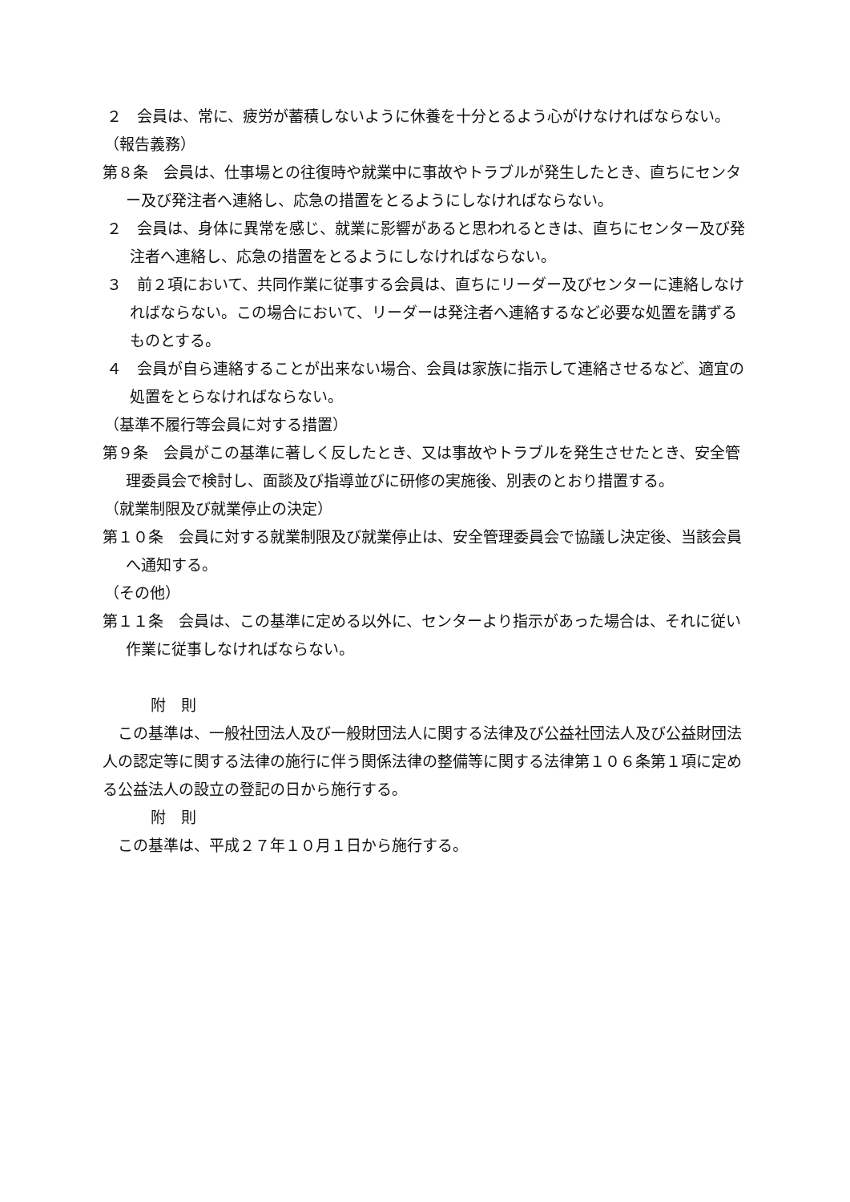２　会員は、常に、疲労が蓄積しないように休養を十分とるよう心がけなければならない。
（報告義務）
第８条　会員は、仕事場との往復時や就業中に事故やトラブルが発生したとき、直ちにセンター及び発注者へ連絡し、応急の措置をとるようにしなければならない。
２　会員は、身体に異常を感じ、就業に影響があると思われるときは、直ちにセンター及び発注者へ連絡し、応急の措置をとるようにしなければならない。
３　前２項において、共同作業に従事する会員は、直ちにリーダー及びセンターに連絡しなければならない。この場合において、リーダーは発注者へ連絡するなど必要な処置を講ずるものとする。
４　会員が自ら連絡することが出来ない場合、会員は家族に指示して連絡させるなど、適宜の処置をとらなければならない。
（基準不履行等会員に対する措置）
第９条　会員がこの基準に著しく反したとき、又は事故やトラブルを発生させたとき、安全管理委員会で検討し、面談及び指導並びに研修の実施後、別表のとおり措置する。
（就業制限及び就業停止の決定）
第１０条　会員に対する就業制限及び就業停止は、安全管理委員会で協議し決定後、当該会員へ通知する。
（その他）
第１１条　会員は、この基準に定める以外に、センターより指示があった場合は、それに従い作業に従事しなければならない。
附　則
この基準は、一般社団法人及び一般財団法人に関する法律及び公益社団法人及び公益財団法人の認定等に関する法律の施行に伴う関係法律の整備等に関する法律第１０６条第１項に定める公益法人の設立の登記の日から施行する。
附　則
この基準は、平成２７年１０月１日から施行する。